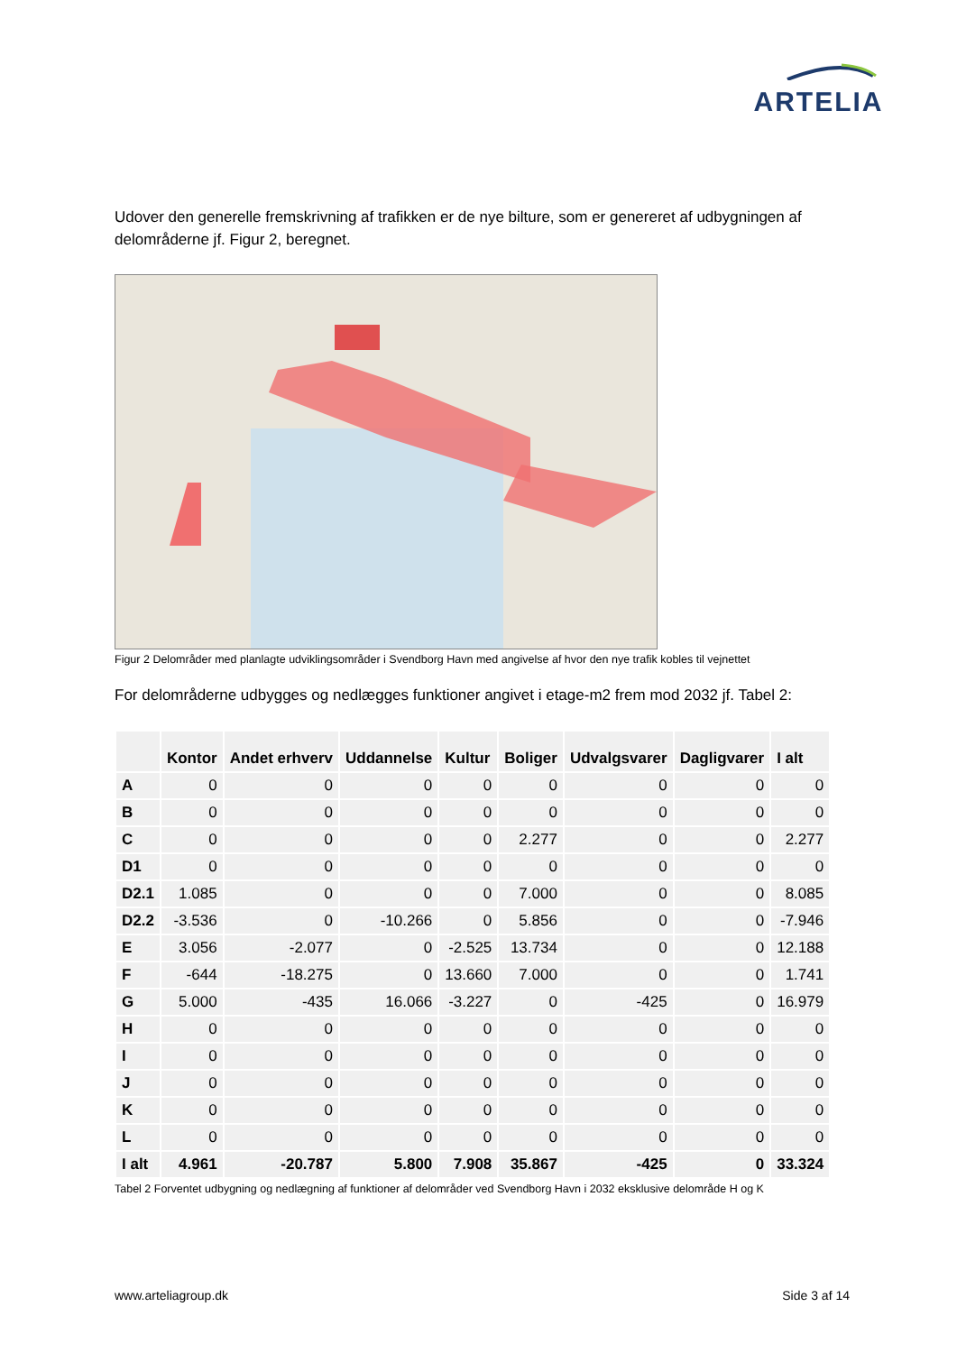ARTELIA
Udover den generelle fremskrivning af trafikken er de nye bilture, som er genereret af udbygningen af delområderne jf. Figur 2, beregnet.
Figur 2 Delområder med planlagte udviklingsområder i Svendborg Havn med angivelse af hvor den nye trafik kobles til vejnettet
For delområderne udbygges og nedlægges funktioner angivet i etage-m2 frem mod 2032 jf. Tabel 2:
| | Kontor | Andet erhverv | Uddannelse | Kultur | Boliger | Udvalgsvarer | Dagligvarer | I alt |
| --- | --- | --- | --- | --- | --- | --- | --- | --- |
| A | 0 | 0 | 0 | 0 | 0 | 0 | 0 | 0 |
| B | 0 | 0 | 0 | 0 | 0 | 0 | 0 | 0 |
| C | 0 | 0 | 0 | 0 | 2.277 | 0 | 0 | 2.277 |
| D1 | 0 | 0 | 0 | 0 | 0 | 0 | 0 | 0 |
| D2.1 | 1.085 | 0 | 0 | 0 | 7.000 | 0 | 0 | 8.085 |
| D2.2 | -3.536 | 0 | -10.266 | 0 | 5.856 | 0 | 0 | -7.946 |
| E | 3.056 | -2.077 | 0 | -2.525 | 13.734 | 0 | 0 | 12.188 |
| F | -644 | -18.275 | 0 | 13.660 | 7.000 | 0 | 0 | 1.741 |
| G | 5.000 | -435 | 16.066 | -3.227 | 0 | -425 | 0 | 16.979 |
| H | 0 | 0 | 0 | 0 | 0 | 0 | 0 | 0 |
| I | 0 | 0 | 0 | 0 | 0 | 0 | 0 | 0 |
| J | 0 | 0 | 0 | 0 | 0 | 0 | 0 | 0 |
| K | 0 | 0 | 0 | 0 | 0 | 0 | 0 | 0 |
| L | 0 | 0 | 0 | 0 | 0 | 0 | 0 | 0 |
| I alt | 4.961 | -20.787 | 5.800 | 7.908 | 35.867 | -425 | 0 | 33.324 |
Tabel 2 Forventet udbygning og nedlægning af funktioner af delområder ved Svendborg Havn i 2032 eksklusive delområde H og K
www.arteliagroup.dk Side 3 af 14